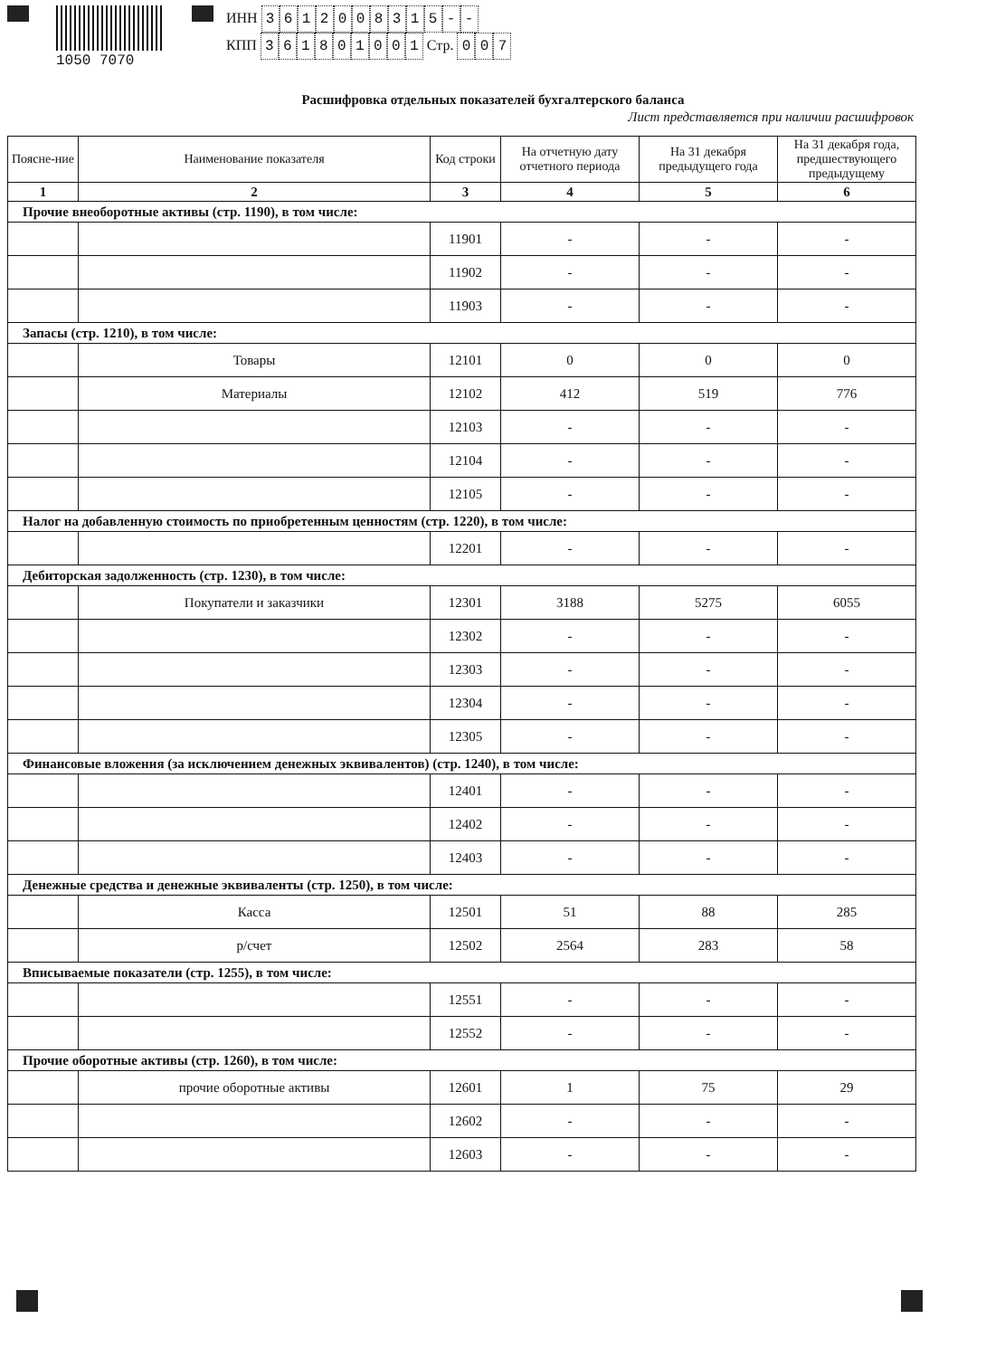1050 7070
ИНН 3612008315 - -
КПП 361801001 Стр. 0 0 7
Расшифровка отдельных показателей бухгалтерского баланса
Лист представляется при наличии расшифровок
| Поясне-ние | Наименование показателя | Код строки | На отчетную дату отчетного периода | На 31 декабря предыдущего года | На 31 декабря года, предшествующего предыдущему |
| --- | --- | --- | --- | --- | --- |
| 1 | 2 | 3 | 4 | 5 | 6 |
| Прочие внеоборотные активы (стр. 1190), в том числе: | | | | | |
| | | 11901 | - | - | - |
| | | 11902 | - | - | - |
| | | 11903 | - | - | - |
| Запасы (стр. 1210), в том числе: | | | | | |
| | Товары | 12101 | 0 | 0 | 0 |
| | Материалы | 12102 | 412 | 519 | 776 |
| | | 12103 | - | - | - |
| | | 12104 | - | - | - |
| | | 12105 | - | - | - |
| Налог на добавленную стоимость по приобретенным ценностям (стр. 1220), в том числе: | | | | | |
| | | 12201 | - | - | - |
| Дебиторская задолженность (стр. 1230), в том числе: | | | | | |
| | Покупатели и заказчики | 12301 | 3188 | 5275 | 6055 |
| | | 12302 | - | - | - |
| | | 12303 | - | - | - |
| | | 12304 | - | - | - |
| | | 12305 | - | - | - |
| Финансовые вложения (за исключением денежных эквивалентов) (стр. 1240), в том числе: | | | | | |
| | | 12401 | - | - | - |
| | | 12402 | - | - | - |
| | | 12403 | - | - | - |
| Денежные средства и денежные эквиваленты (стр. 1250), в том числе: | | | | | |
| | Касса | 12501 | 51 | 88 | 285 |
| | р/счет | 12502 | 2564 | 283 | 58 |
| Вписываемые показатели (стр. 1255), в том числе: | | | | | |
| | | 12551 | - | - | - |
| | | 12552 | - | - | - |
| Прочие оборотные активы (стр. 1260), в том числе: | | | | | |
| | прочие оборотные активы | 12601 | 1 | 75 | 29 |
| | | 12602 | - | - | - |
| | | 12603 | - | - | - |